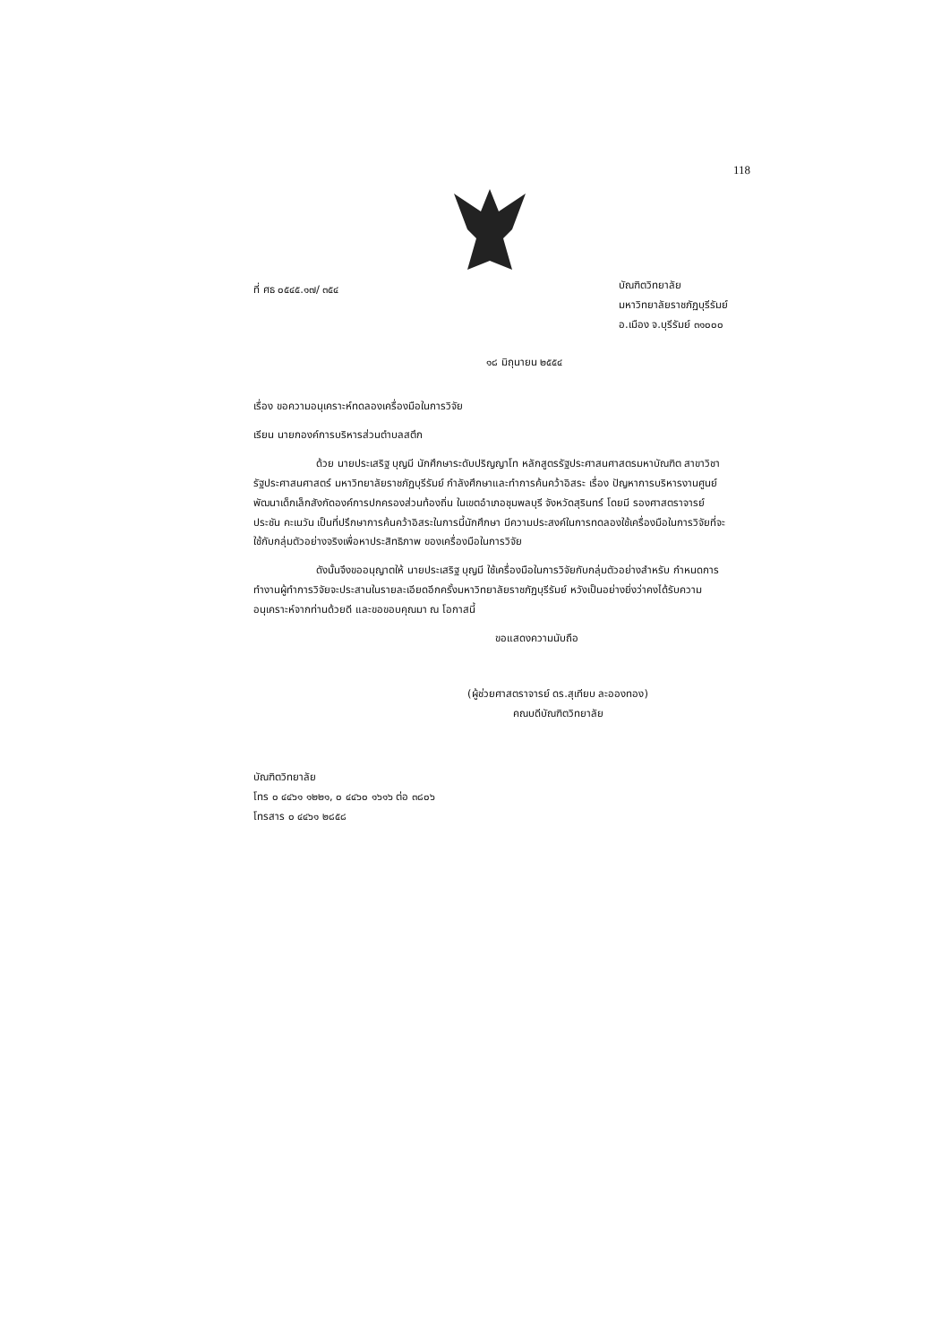118
ที่ ศธ ๐๕๔๕.๑๗/ ๓๕๔
บัณฑิตวิทยาลัย
มหาวิทยาลัยราชภัฏบุรีรัมย์
อ.เมือง จ.บุรีรัมย์ ๓๑๐๐๐
๑๘ มิถุนายน ๒๕๕๔
เรื่อง ขอความอนุเคราะห์ทดลองเครื่องมือในการวิจัย
เรียน นายกองค์การบริหารส่วนตำบลสตึก
ด้วย นายประเสริฐ บุญมี นักศึกษาระดับปริญญาโท หลักสูตรรัฐประศาสนศาสตรมหาบัณฑิต สาขาวิชารัฐประศาสนศาสตร์ มหาวิทยาลัยราชภัฏบุรีรัมย์ กำลังศึกษาและทำการค้นคว้าอิสระ เรื่อง ปัญหาการบริหารงานศูนย์พัฒนาเด็กเล็กสังกัดองค์การปกครองส่วนท้องถิ่น ในเขตอำเภอชุมพลบุรี จังหวัดสุรินทร์ โดยมี รองศาสตราจารย์ประชัน คะเนวัน เป็นที่ปรึกษาการค้นคว้าอิสระในการนี้นักศึกษา มีความประสงค์ในการทดลองใช้เครื่องมือในการวิจัยที่จะใช้กับกลุ่มตัวอย่างจริงเพื่อหาประสิทธิภาพ ของเครื่องมือในการวิจัย
ดังนั้นจึงขออนุญาตให้ นายประเสริฐ บุญมี ใช้เครื่องมือในการวิจัยกับกลุ่มตัวอย่างสำหรับ กำหนดการทำงานผู้ทำการวิจัยจะประสานในรายละเอียดอีกครั้งมหาวิทยาลัยราชภัฏบุรีรัมย์ หวังเป็นอย่างยิ่งว่าคงได้รับความอนุเคราะห์จากท่านด้วยดี และขอขอบคุณมา ณ โอกาสนี้
ขอแสดงความนับถือ
(ผู้ช่วยศาสตราจารย์ ดร.สุเทียบ ละอองทอง)
คณบดีบัณฑิตวิทยาลัย
บัณฑิตวิทยาลัย
โทร ๐ ๔๔๖๑ ๑๒๒๑, ๐ ๔๔๖๐ ๑๖๑๖ ต่อ ๓๘๐๖
โทรสาร ๐ ๔๔๖๑ ๒๘๕๘